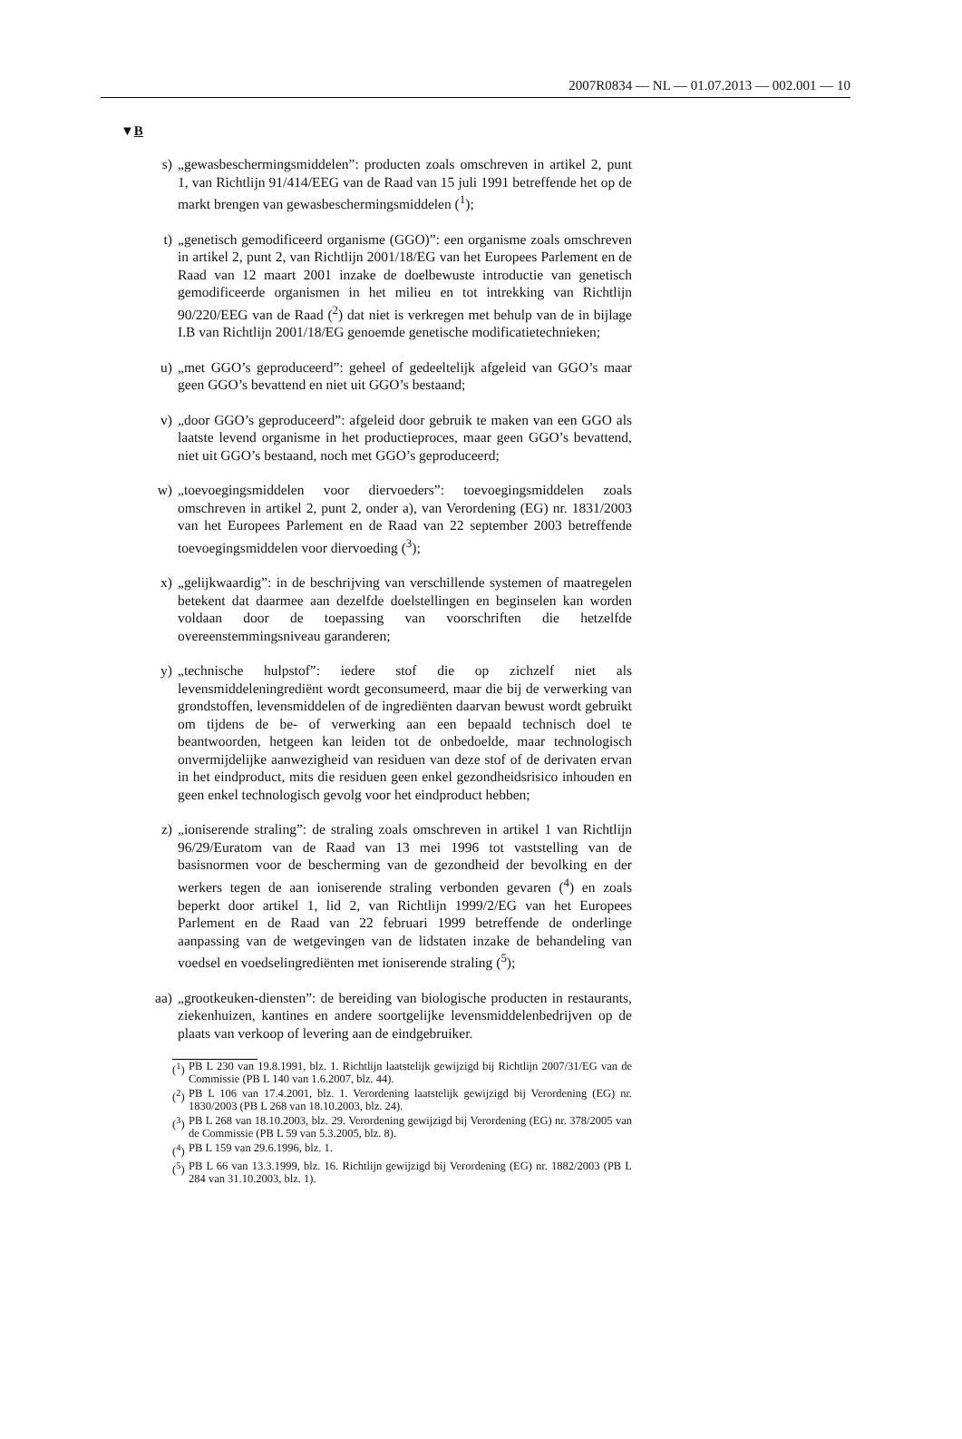2007R0834 — NL — 01.07.2013 — 002.001 — 10
▼B
s) „gewasbeschermingsmiddelen”: producten zoals omschreven in artikel 2, punt 1, van Richtlijn 91/414/EEG van de Raad van 15 juli 1991 betreffende het op de markt brengen van gewasbeschermingsmiddelen (<sup>1</sup>);
t) „genetisch gemodificeerd organisme (GGO)”: een organisme zoals omschreven in artikel 2, punt 2, van Richtlijn 2001/18/EG van het Europees Parlement en de Raad van 12 maart 2001 inzake de doelbewuste introductie van genetisch gemodificeerde organismen in het milieu en tot intrekking van Richtlijn 90/220/EEG van de Raad (<sup>2</sup>) dat niet is verkregen met behulp van de in bijlage I.B van Richtlijn 2001/18/EG genoemde genetische modificatietechnieken;
u) „met GGO’s geproduceerd”: geheel of gedeeltelijk afgeleid van GGO’s maar geen GGO’s bevattend en niet uit GGO’s bestaand;
v) „door GGO’s geproduceerd”: afgeleid door gebruik te maken van een GGO als laatste levend organisme in het productieproces, maar geen GGO’s bevattend, niet uit GGO’s bestaand, noch met GGO’s geproduceerd;
w) „toevoegingsmiddelen voor diervoeders”: toevoegingsmiddelen zoals omschreven in artikel 2, punt 2, onder a), van Verordening (EG) nr. 1831/2003 van het Europees Parlement en de Raad van 22 september 2003 betreffende toevoegingsmiddelen voor diervoeding (<sup>3</sup>);
x) „gelijkwaardig”: in de beschrijving van verschillende systemen of maatregelen betekent dat daarmee aan dezelfde doelstellingen en beginselen kan worden voldaan door de toepassing van voorschriften die hetzelfde overeenstemmingsniveau garanderen;
y) „technische hulpstof”: iedere stof die op zichzelf niet als levensmiddeleningrediënt wordt geconsumeerd, maar die bij de verwerking van grondstoffen, levensmiddelen of de ingrediënten daarvan bewust wordt gebruikt om tijdens de be- of verwerking aan een bepaald technisch doel te beantwoorden, hetgeen kan leiden tot de onbedoelde, maar technologisch onvermijdelijke aanwezigheid van residuen van deze stof of de derivaten ervan in het eindproduct, mits die residuen geen enkel gezondheidsrisico inhouden en geen enkel technologisch gevolg voor het eindproduct hebben;
z) „ioniserende straling”: de straling zoals omschreven in artikel 1 van Richtlijn 96/29/Euratom van de Raad van 13 mei 1996 tot vaststelling van de basisnormen voor de bescherming van de gezondheid der bevolking en der werkers tegen de aan ioniserende straling verbonden gevaren (<sup>4</sup>) en zoals beperkt door artikel 1, lid 2, van Richtlijn 1999/2/EG van het Europees Parlement en de Raad van 22 februari 1999 betreffende de onderlinge aanpassing van de wetgevingen van de lidstaten inzake de behandeling van voedsel en voedselingrediënten met ioniserende straling (<sup>5</sup>);
aa) „grootkeuken-diensten”: de bereiding van biologische producten in restaurants, ziekenhuizen, kantines en andere soortgelijke levensmiddelenbedrijven op de plaats van verkoop of levering aan de eindgebruiker.
(<sup>1</sup>) PB L 230 van 19.8.1991, blz. 1. Richtlijn laatstelijk gewijzigd bij Richtlijn 2007/31/EG van de Commissie (PB L 140 van 1.6.2007, blz. 44).
(<sup>2</sup>) PB L 106 van 17.4.2001, blz. 1. Verordening laatstelijk gewijzigd bij Verordening (EG) nr. 1830/2003 (PB L 268 van 18.10.2003, blz. 24).
(<sup>3</sup>) PB L 268 van 18.10.2003, blz. 29. Verordening gewijzigd bij Verordening (EG) nr. 378/2005 van de Commissie (PB L 59 van 5.3.2005, blz. 8).
(<sup>4</sup>) PB L 159 van 29.6.1996, blz. 1.
(<sup>5</sup>) PB L 66 van 13.3.1999, blz. 16. Richtlijn gewijzigd bij Verordening (EG) nr. 1882/2003 (PB L 284 van 31.10.2003, blz. 1).